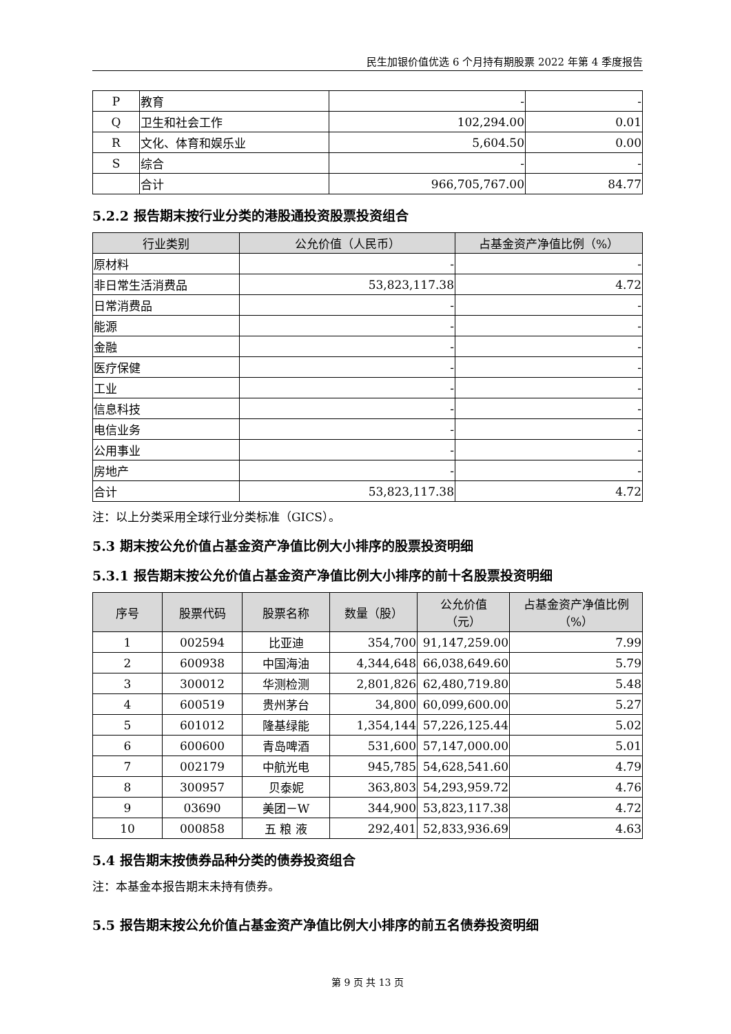民生加银价值优选 6 个月持有期股票 2022 年第 4 季度报告
| P | 教育 | - | - |
| Q | 卫生和社会工作 | 102,294.00 | 0.01 |
| R | 文化、体育和娱乐业 | 5,604.50 | 0.00 |
| S | 综合 | - | - |
| | 合计 | 966,705,767.00 | 84.77 |
5.2.2 报告期末按行业分类的港股通投资股票投资组合
| 行业类别 | 公允价值（人民币） | 占基金资产净值比例（%） |
| --- | --- | --- |
| 原材料 | - | - |
| 非日常生活消费品 | 53,823,117.38 | 4.72 |
| 日常消费品 | - | - |
| 能源 | - | - |
| 金融 | - | - |
| 医疗保健 | - | - |
| 工业 | - | - |
| 信息科技 | - | - |
| 电信业务 | - | - |
| 公用事业 | - | - |
| 房地产 | - | - |
| 合计 | 53,823,117.38 | 4.72 |
注：以上分类采用全球行业分类标准（GICS）。
5.3 期末按公允价值占基金资产净值比例大小排序的股票投资明细
5.3.1 报告期末按公允价值占基金资产净值比例大小排序的前十名股票投资明细
| 序号 | 股票代码 | 股票名称 | 数量（股） | 公允价值 （元） | 占基金资产净值比例 （%） |
| --- | --- | --- | --- | --- | --- |
| 1 | 002594 | 比亚迪 | 354,700 | 91,147,259.00 | 7.99 |
| 2 | 600938 | 中国海油 | 4,344,648 | 66,038,649.60 | 5.79 |
| 3 | 300012 | 华测检测 | 2,801,826 | 62,480,719.80 | 5.48 |
| 4 | 600519 | 贵州茅台 | 34,800 | 60,099,600.00 | 5.27 |
| 5 | 601012 | 隆基绿能 | 1,354,144 | 57,226,125.44 | 5.02 |
| 6 | 600600 | 青岛啤酒 | 531,600 | 57,147,000.00 | 5.01 |
| 7 | 002179 | 中航光电 | 945,785 | 54,628,541.60 | 4.79 |
| 8 | 300957 | 贝泰妮 | 363,803 | 54,293,959.72 | 4.76 |
| 9 | 03690 | 美团－W | 344,900 | 53,823,117.38 | 4.72 |
| 10 | 000858 | 五 粮 液 | 292,401 | 52,833,936.69 | 4.63 |
5.4 报告期末按债券品种分类的债券投资组合
注：本基金本报告期末未持有债券。
5.5 报告期末按公允价值占基金资产净值比例大小排序的前五名债券投资明细
第 9 页 共 13 页